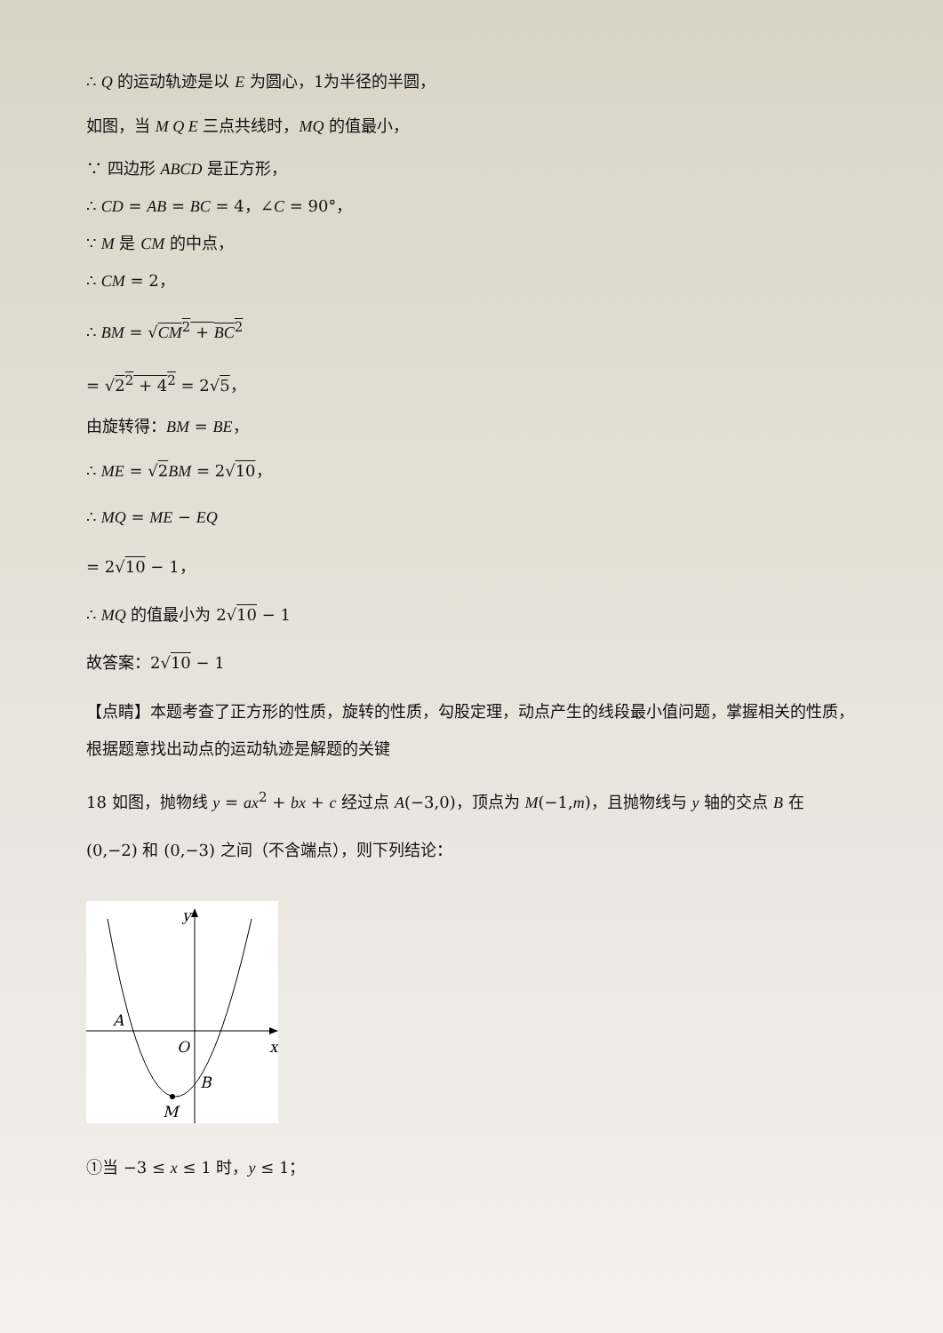∴ Q 的运动轨迹是以 E 为圆心，1为半径的半圆，
如图，当 M Q E 三点共线时，MQ 的值最小，
∵ 四边形 ABCD 是正方形，
∴ CD = AB = BC = 4，∠C = 90°，
∵ M 是 CM 的中点，
∴ CM = 2，
∴ BM = √CM<sup>2</sup> + BC<sup>2</sup>
= √2<sup>2</sup> + 4<sup>2</sup> = 2√5，
由旋转得：BM = BE，
∴ ME = √2 BM = 2√10，
∴ MQ = ME − EQ
= 2√10 − 1，
∴ MQ 的值最小为 2√10 − 1
故答案：2√10 − 1
【点睛】本题考查了正方形的性质，旋转的性质，勾股定理，动点产生的线段最小值问题，掌握相关的性质，根据题意找出动点的运动轨迹是解题的关键
18 如图，抛物线 y = ax<sup>2</sup> + bx + c 经过点 A(−3,0)，顶点为 M(−1,m)，且抛物线与 y 轴的交点 B 在 (0,−2) 和 (0,−3) 之间（不含端点），则下列结论：
y
x
O
A
B
M
①当 −3 ≤ x ≤ 1 时，y ≤ 1；